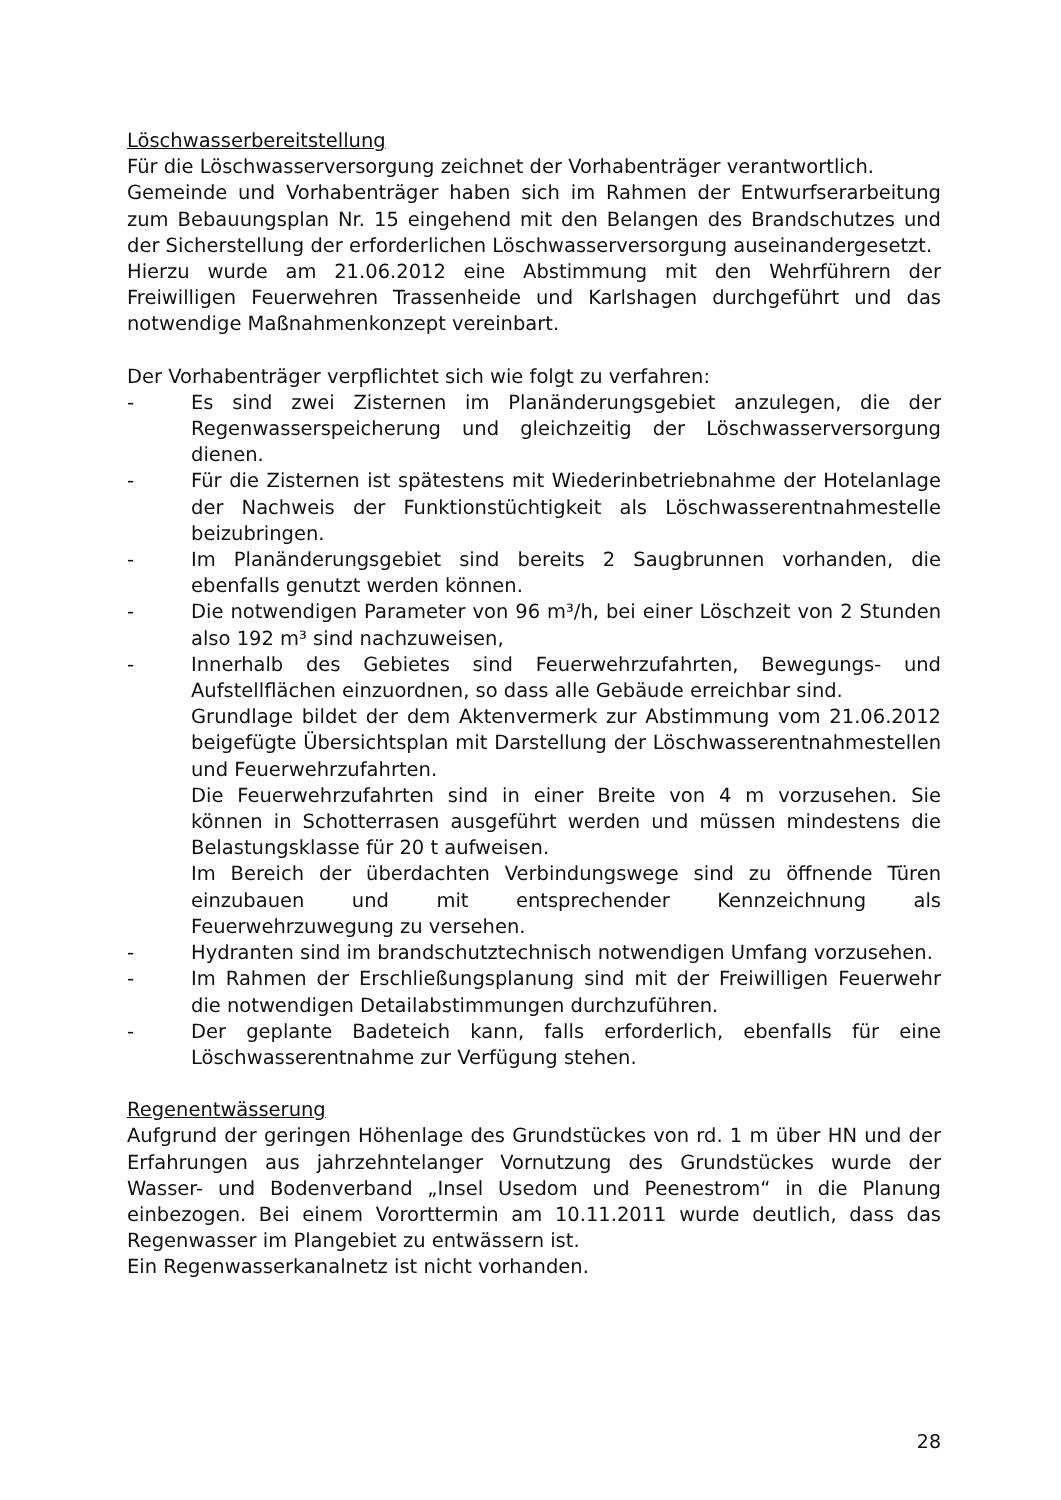Löschwasserbereitstellung
Für die Löschwasserversorgung zeichnet der Vorhabenträger verantwortlich.
Gemeinde und Vorhabenträger haben sich im Rahmen der Entwurfserarbeitung zum Bebauungsplan Nr. 15 eingehend mit den Belangen des Brandschutzes und der Sicherstellung der erforderlichen Löschwasserversorgung auseinandergesetzt.
Hierzu wurde am 21.06.2012 eine Abstimmung mit den Wehrführern der Freiwilligen Feuerwehren Trassenheide und Karlshagen durchgeführt und das notwendige Maßnahmenkonzept vereinbart.
Der Vorhabenträger verpflichtet sich wie folgt zu verfahren:
- Es sind zwei Zisternen im Planänderungsgebiet anzulegen, die der Regenwasserspeicherung und gleichzeitig der Löschwasserversorgung dienen.
- Für die Zisternen ist spätestens mit Wiederinbetriebnahme der Hotelanlage der Nachweis der Funktionstüchtigkeit als Löschwasserentnahmestelle beizubringen.
- Im Planänderungsgebiet sind bereits 2 Saugbrunnen vorhanden, die ebenfalls genutzt werden können.
- Die notwendigen Parameter von 96 m³/h, bei einer Löschzeit von 2 Stunden also 192 m³ sind nachzuweisen,
- Innerhalb des Gebietes sind Feuerwehrzufahrten, Bewegungs- und Aufstellflächen einzuordnen, so dass alle Gebäude erreichbar sind.
Grundlage bildet der dem Aktenvermerk zur Abstimmung vom 21.06.2012 beigefügte Übersichtsplan mit Darstellung der Löschwasserentnahmestellen und Feuerwehrzufahrten.
Die Feuerwehrzufahrten sind in einer Breite von 4 m vorzusehen. Sie können in Schotterrasen ausgeführt werden und müssen mindestens die Belastungsklasse für 20 t aufweisen.
Im Bereich der überdachten Verbindungswege sind zu öffnende Türen einzubauen und mit entsprechender Kennzeichnung als Feuerwehrzuwegung zu versehen.
- Hydranten sind im brandschutztechnisch notwendigen Umfang vorzusehen.
- Im Rahmen der Erschließungsplanung sind mit der Freiwilligen Feuerwehr die notwendigen Detailabstimmungen durchzuführen.
- Der geplante Badeteich kann, falls erforderlich, ebenfalls für eine Löschwasserentnahme zur Verfügung stehen.
Regenentwässerung
Aufgrund der geringen Höhenlage des Grundstückes von rd. 1 m über HN und der Erfahrungen aus jahrzehntelanger Vornutzung des Grundstückes wurde der Wasser- und Bodenverband „Insel Usedom und Peenestrom“ in die Planung einbezogen. Bei einem Vororttermin am 10.11.2011 wurde deutlich, dass das Regenwasser im Plangebiet zu entwässern ist.
Ein Regenwasserkanalnetz ist nicht vorhanden.
28